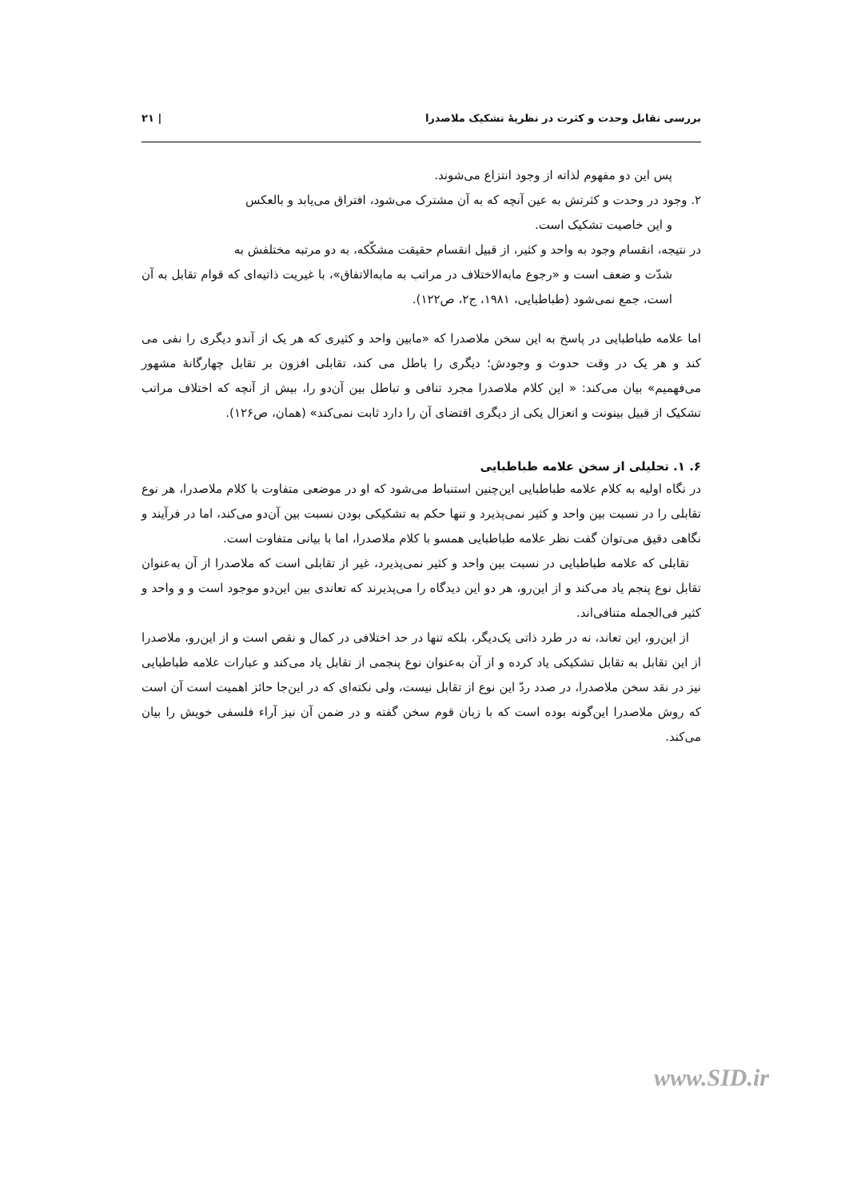بررسی تقابل وحدت و کثرت در نظریهٔ تشکیک ملاصدرا | ۲۱
پس این دو مفهوم لذاته از وجود انتزاع می‌شوند.
۲. وجود در وحدت و کثرتش به عین آنچه که به آن مشترک می‌شود، افتراق می‌یابد و بالعکس
و این خاصیت تشکیک است.
در نتیجه، انقسام وجود به واحد و کثیر، از قبیل انقسام حقیقت مشکّکه، به دو مرتبه مختلفش به
شدّت و ضعف است و «رجوع مابه‌الاختلاف در مراتب به مابه‌الاتفاق»، با غیریت ذاتیه‌ای که قوام تقابل به آن است، جمع نمی‌شود (طباطبایی، ۱۹۸۱، ج۲، ص۱۲۲).
اما علامه طباطبایی در پاسخ به این سخن ملاصدرا که «مابین واحد و کثیری که هر یک از آندو دیگری را نفی می کند و هر یک در وقت حدوث و وجودش؛ دیگری را باطل می کند، تقابلی افزون بر تقابل چهارگانهٔ مشهور می‌فهمیم» بیان می‌کند: « این کلام ملاصدرا مجرد تنافی و تباطل بین آن‌دو را، بیش از آنچه که اختلاف مراتب تشکیک از قبیل بینونت و انعزال یکی از دیگری اقتضای آن را دارد ثابت نمی‌کند» (همان، ص۱۲۶).
۶. ۱. تحلیلی از سخن علامه طباطبایی
در نگاه اولیه به کلام علامه طباطبایی این‌چنین استنباط می‌شود که او در موضعی متفاوت با کلام ملاصدرا، هر نوع تقابلی را در نسبت بین واحد و کثیر نمی‌پذیرد و تنها حکم به تشکیکی بودن نسبت بین آن‌دو می‌کند، اما در فرآیند و نگاهی دقیق می‌توان گفت نظر علامه طباطبایی همسو با کلام ملاصدرا، اما با بیانی متفاوت است.
 تقابلی که علامه طباطبایی در نسبت بین واحد و کثیر نمی‌پذیرد، غیر از تقابلی است که ملاصدرا از آن به‌عنوان تقابل نوع پنجم یاد می‌کند و از این‌رو، هر دو این دیدگاه را می‌پذیرند که تعاندی بین این‌دو موجود است و و واحد و کثیر فی‌الجمله متنافی‌اند.
 از این‌رو، این تعاند، نه در طرد ذاتی یک‌دیگر، بلکه تنها در حد اختلافی در کمال و نقص است و از این‌رو، ملاصدرا از این تقابل به تقابل تشکیکی یاد کرده و از آن به‌عنوان نوع پنجمی از تقابل یاد می‌کند و عبارات علامه طباطبایی نیز در نقد سخن ملاصدرا، در صدد ردّ این نوع از تقابل نیست، ولی نکته‌ای که در این‌جا حائز اهمیت است آن است که روش ملاصدرا این‌گونه بوده است که با زبان قوم سخن گفته و در ضمن آن نیز آراء فلسفی خویش را بیان می‌کند.
www.SID.ir